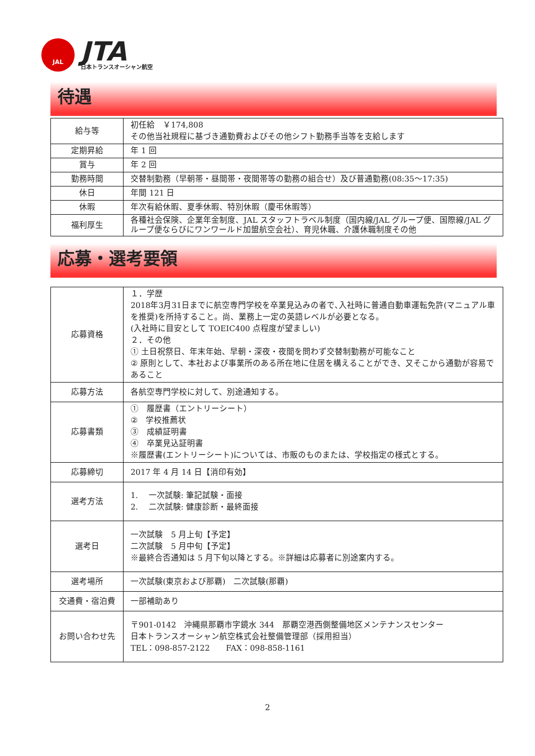JAL
JTA
日本トランスオーシャン航空
待遇
| 給与等 | 初任給 ￥174,808 その他当社規程に基づき通勤費およびその他シフト勤務手当等を支給します |
| 定期昇給 | 年 1 回 |
| 賞与 | 年 2 回 |
| 勤務時間 | 交替制勤務（早朝帯・昼間帯・夜間帯等の勤務の組合せ）及び普通勤務(08:35～17:35) |
| 休日 | 年間 121 日 |
| 休暇 | 年次有給休暇、夏季休暇、特別休暇（慶弔休暇等） |
| 福利厚生 | 各種社会保険、企業年金制度、JAL スタッフトラベル制度（国内線/JAL グループ便、国際線/JAL グループ便ならびにワンワールド加盟航空会社）、育児休職、介護休職制度その他 |
応募・選考要領
| 応募資格 | １．学歴 2018年3月31日までに航空専門学校を卒業見込みの者で､入社時に普通自動車運転免許(マニュアル車を推奨)を所持すること。尚、業務上一定の英語レベルが必要となる。 (入社時に目安として TOEIC400 点程度が望ましい) ２．その他 ① 土日祝祭日、年末年始、早朝・深夜・夜間を問わず交替制勤務が可能なこと ② 原則として、本社および事業所のある所在地に住居を構えることができ、又そこから通勤が容易であること |
| 応募方法 | 各航空専門学校に対して、別途通知する。 |
| 応募書類 | ① 履歴書（エントリーシート） ② 学校推薦状 ③ 成績証明書 ④ 卒業見込証明書 ※履歴書(エントリーシート)については、市販のものまたは、学校指定の様式とする。 |
| 応募締切 | 2017 年 4 月 14 日【消印有効】 |
| 選考方法 | 1. 一次試験: 筆記試験・面接 2. 二次試験: 健康診断・最終面接 |
| 選考日 | 一次試験 5 月上旬【予定】 二次試験 5 月中旬【予定】 ※最終合否通知は 5 月下旬以降とする。※詳細は応募者に別途案内する。 |
| 選考場所 | 一次試験(東京および那覇) 二次試験(那覇) |
| 交通費・宿泊費 | 一部補助あり |
| お問い合わせ先 | 〒901-0142 沖縄県那覇市字鏡水 344 那覇空港西側整備地区メンテナンスセンター 日本トランスオーシャン航空株式会社整備管理部（採用担当） TEL：098-857-2122 FAX：098-858-1161 |
2